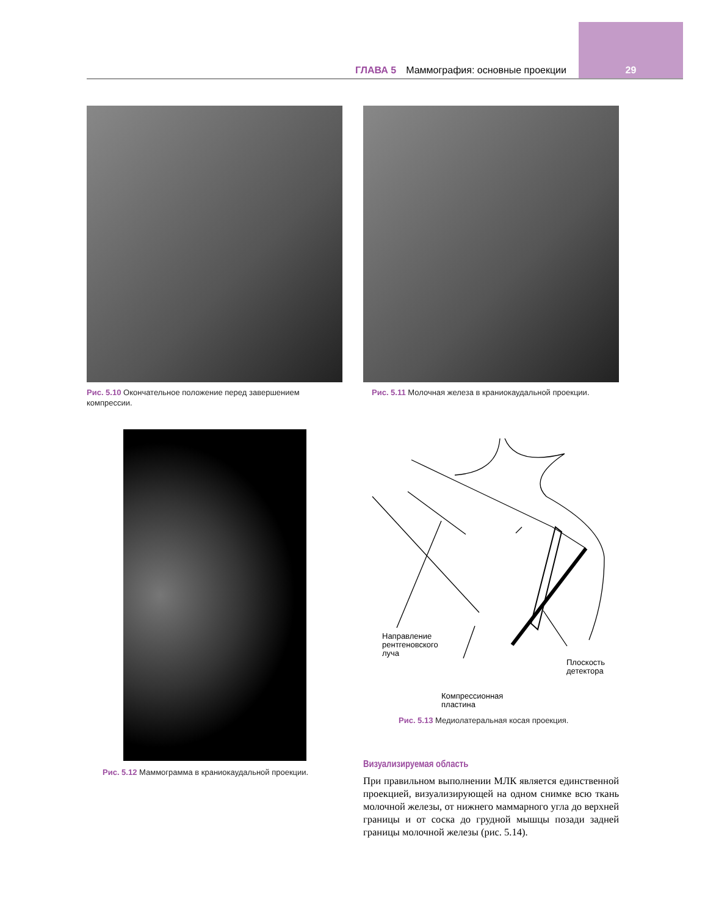ГЛАВА 5 Маммография: основные проекции 29
Рис. 5.10 Окончательное положение перед завершением компрессии.
Рис. 5.11 Молочная железа в краниокаудальной проекции.
Рис. 5.12 Маммограмма в краниокаудальной проекции.
Направление
рентгеновского
луча
Плоскость
детектора
Компрессионная
пластина
Рис. 5.13 Медиолатеральная косая проекция.
Визуализируемая область
При правильном выполнении МЛК является единственной проекцией, визуализирующей на одном снимке всю ткань молочной железы, от нижнего маммарного угла до верхней границы и от соска до грудной мышцы позади задней границы молочной железы (рис. 5.14).